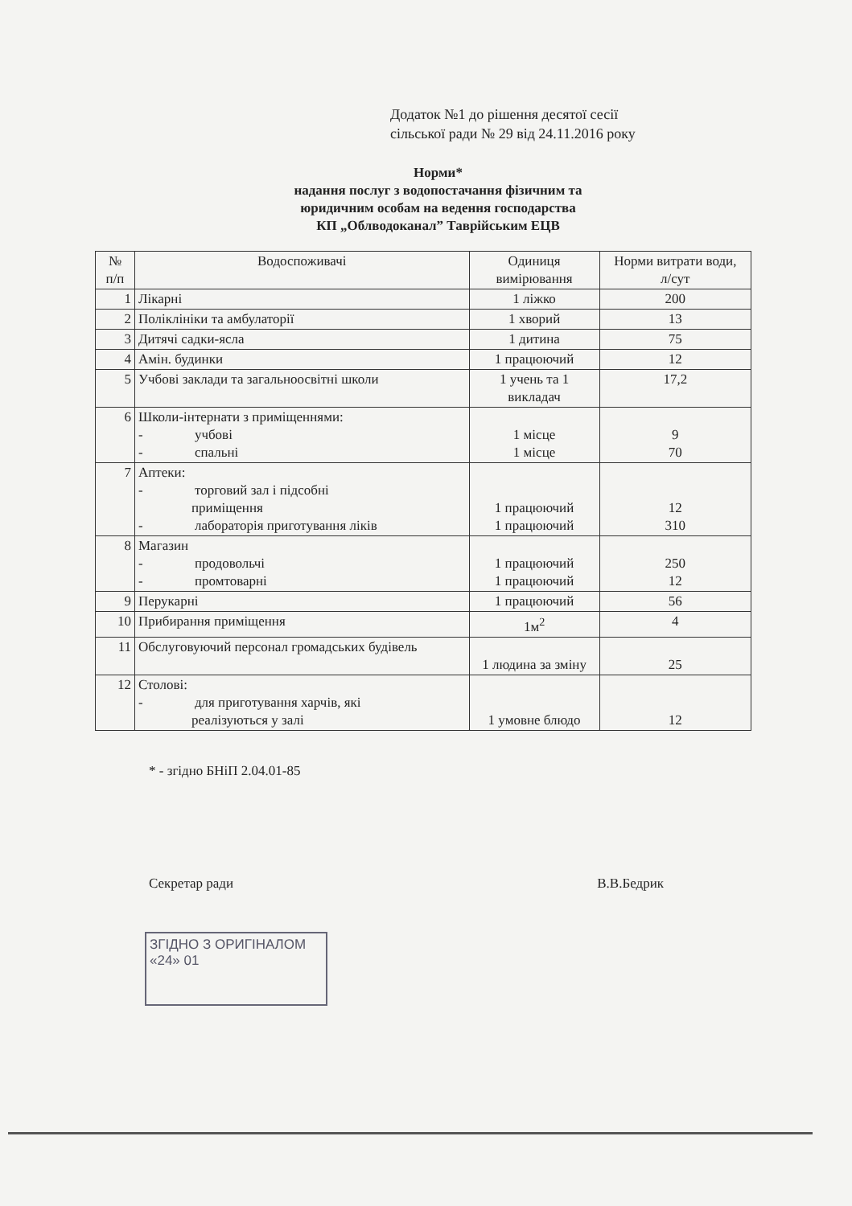Додаток №1 до рішення десятої сесії
сільської ради № 29 від 24.11.2016 року
Норми*
надання послуг з водопостачання фізичним та
юридичним особам на ведення господарства
КП „Облводоканал” Таврійським ЕЦВ
| № п/п | Водоспоживачі | Одиниця вимірювання | Норми витрати води, л/сут |
| --- | --- | --- | --- |
| 1 | Лікарні | 1 ліжко | 200 |
| 2 | Поліклініки та амбулаторії | 1 хворий | 13 |
| 3 | Дитячі садки-ясла | 1 дитина | 75 |
| 4 | Амін. будинки | 1 працюючий | 12 |
| 5 | Учбові заклади та загальноосвітні школи | 1 учень та 1 викладач | 17,2 |
| 6 | Школи-інтернати з приміщеннями: - учбові - спальні | 1 місце 1 місце | 9 70 |
| 7 | Аптеки: - торговий зал і підсобні приміщення - лабораторія приготування ліків | 1 працюючий 1 працюючий | 12 310 |
| 8 | Магазин - продовольчі - промтоварні | 1 працюючий 1 працюючий | 250 12 |
| 9 | Перукарні | 1 працюючий | 56 |
| 10 | Прибирання приміщення | 1м<sup>2</sup> | 4 |
| 11 | Обслуговуючий персонал громадських будівель | 1 людина за зміну | 25 |
| 12 | Столові: - для приготування харчів, які реалізуються у залі | 1 умовне блюдо | 12 |
* - згідно БНіП 2.04.01-85
Секретар ради В.В.Бедрик
ЗГІДНО З ОРИГІНАЛОМ
«24» 01